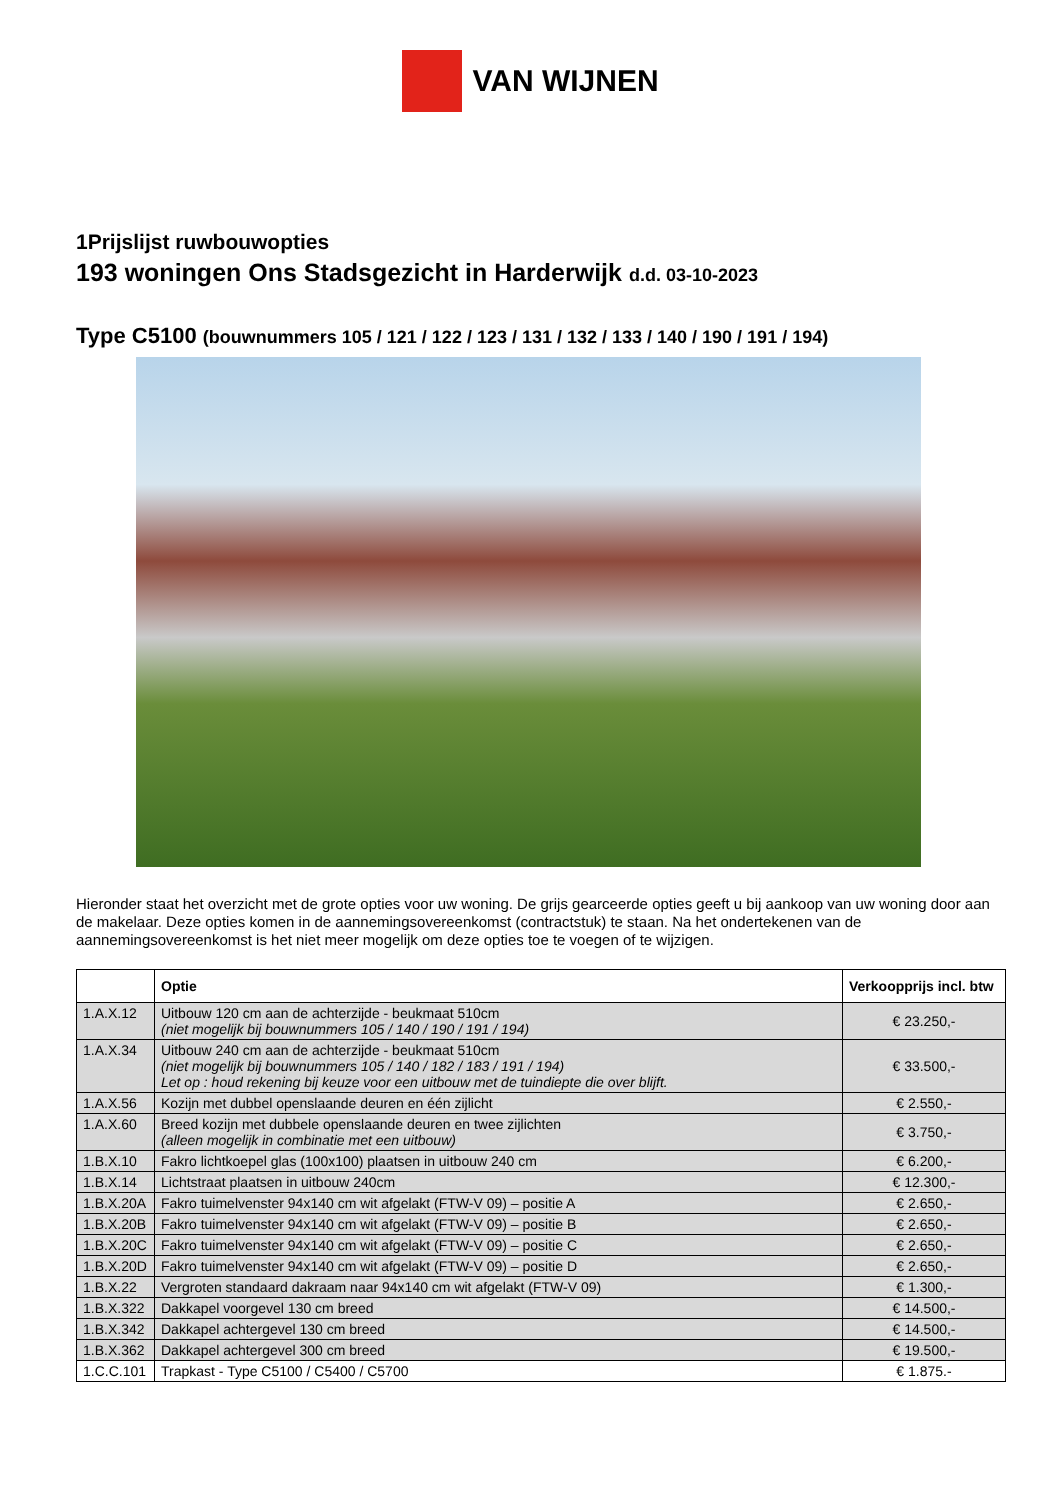VAN WIJNEN
1Prijslijst ruwbouwopties
193 woningen Ons Stadsgezicht in Harderwijk d.d. 03-10-2023
Type C5100 (bouwnummers 105 / 121 / 122 / 123 / 131 / 132 / 133 / 140 / 190 / 191 / 194)
Hieronder staat het overzicht met de grote opties voor uw woning. De grijs gearceerde opties geeft u bij aankoop van uw woning door aan de makelaar. Deze opties komen in de aannemingsovereenkomst (contractstuk) te staan. Na het ondertekenen van de aannemingsovereenkomst is het niet meer mogelijk om deze opties toe te voegen of te wijzigen.
| | Optie | Verkoopprijs incl. btw |
| --- | --- | --- |
| 1.A.X.12 | Uitbouw 120 cm aan de achterzijde - beukmaat 510cm (niet mogelijk bij bouwnummers 105 / 140 / 190 / 191 / 194) | € 23.250,- |
| 1.A.X.34 | Uitbouw 240 cm aan de achterzijde - beukmaat 510cm (niet mogelijk bij bouwnummers 105 / 140 / 182 / 183 / 191 / 194) Let op : houd rekening bij keuze voor een uitbouw met de tuindiepte die over blijft. | € 33.500,- |
| 1.A.X.56 | Kozijn met dubbel openslaande deuren en één zijlicht | € 2.550,- |
| 1.A.X.60 | Breed kozijn met dubbele openslaande deuren en twee zijlichten (alleen mogelijk in combinatie met een uitbouw) | € 3.750,- |
| 1.B.X.10 | Fakro lichtkoepel glas (100x100) plaatsen in uitbouw 240 cm | € 6.200,- |
| 1.B.X.14 | Lichtstraat plaatsen in uitbouw 240cm | € 12.300,- |
| 1.B.X.20A | Fakro tuimelvenster 94x140 cm wit afgelakt (FTW-V 09) – positie A | € 2.650,- |
| 1.B.X.20B | Fakro tuimelvenster 94x140 cm wit afgelakt (FTW-V 09) – positie B | € 2.650,- |
| 1.B.X.20C | Fakro tuimelvenster 94x140 cm wit afgelakt (FTW-V 09) – positie C | € 2.650,- |
| 1.B.X.20D | Fakro tuimelvenster 94x140 cm wit afgelakt (FTW-V 09) – positie D | € 2.650,- |
| 1.B.X.22 | Vergroten standaard dakraam naar 94x140 cm wit afgelakt (FTW-V 09) | € 1.300,- |
| 1.B.X.322 | Dakkapel voorgevel 130 cm breed | € 14.500,- |
| 1.B.X.342 | Dakkapel achtergevel 130 cm breed | € 14.500,- |
| 1.B.X.362 | Dakkapel achtergevel 300 cm breed | € 19.500,- |
| 1.C.C.101 | Trapkast - Type C5100 / C5400 / C5700 | € 1.875.- |